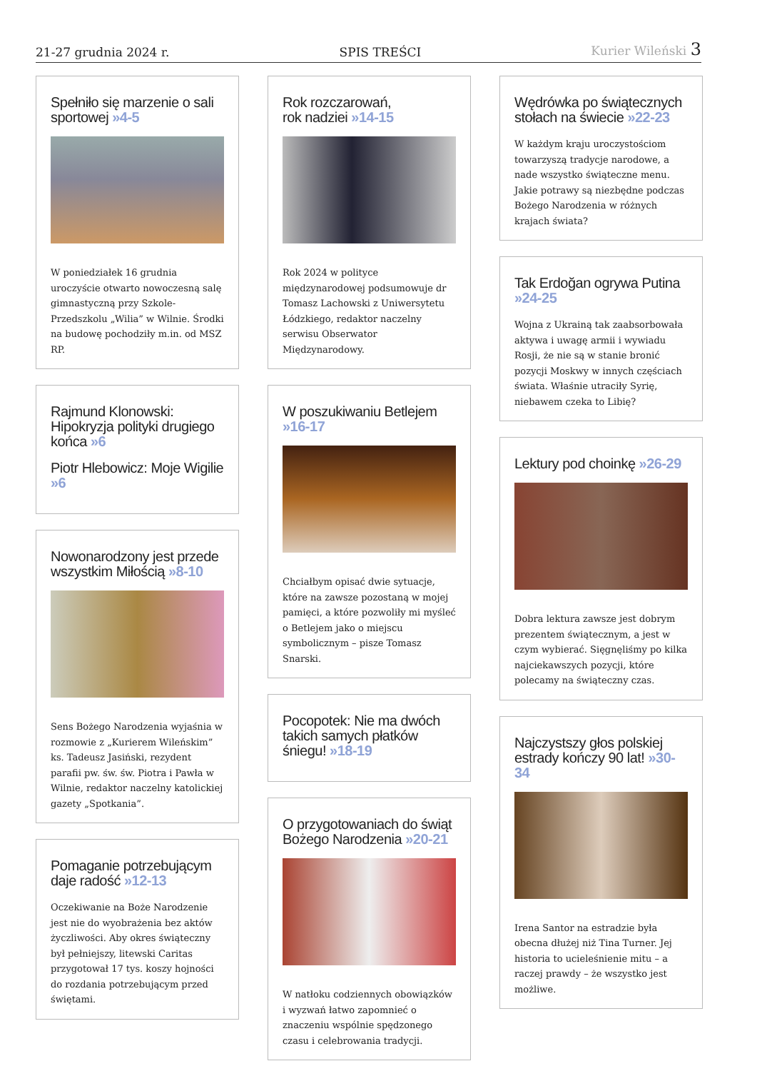21-27 grudnia 2024 r.
SPIS TREŚCI
Kurier Wileński 3
Spełniło się marzenie o sali sportowej »4-5
W poniedziałek 16 grudnia uroczyście otwarto nowoczesną salę gimnastyczną przy Szkole-Przedszkolu „Wilia” w Wilnie. Środki na budowę pochodziły m.in. od MSZ RP.
Rajmund Klonowski: Hipokryzja polityki drugiego końca »6
Piotr Hlebowicz: Moje Wigilie »6
Nowonarodzony jest przede wszystkim Miłością »8-10
Sens Bożego Narodzenia wyjaśnia w rozmowie z „Kurierem Wileńskim” ks. Tadeusz Jasiński, rezydent parafii pw. św. św. Piotra i Pawła w Wilnie, redaktor naczelny katolickiej gazety „Spotkania”.
Pomaganie potrzebującym daje radość »12-13
Oczekiwanie na Boże Narodzenie jest nie do wyobrażenia bez aktów życzliwości. Aby okres świąteczny był pełniejszy, litewski Caritas przygotował 17 tys. koszy hojności do rozdania potrzebującym przed świętami.
Rok rozczarowań,
rok nadziei »14-15
Rok 2024 w polityce międzynarodowej podsumowuje dr Tomasz Lachowski z Uniwersytetu Łódzkiego, redaktor naczelny serwisu Obserwator Międzynarodowy.
W poszukiwaniu Betlejem »16-17
Chciałbym opisać dwie sytuacje, które na zawsze pozostaną w mojej pamięci, a które pozwoliły mi myśleć o Betlejem jako o miejscu symbolicznym – pisze Tomasz Snarski.
Pocopotek: Nie ma dwóch takich samych płatków śniegu! »18-19
O przygotowaniach do świąt Bożego Narodzenia »20-21
W natłoku codziennych obowiązków i wyzwań łatwo zapomnieć o znaczeniu wspólnie spędzonego czasu i celebrowania tradycji.
Wędrówka po świątecznych stołach na świecie »22-23
W każdym kraju uroczystościom towarzyszą tradycje narodowe, a nade wszystko świąteczne menu. Jakie potrawy są niezbędne podczas Bożego Narodzenia w różnych krajach świata?
Tak Erdoğan ogrywa Putina »24-25
Wojna z Ukrainą tak zaabsorbowała aktywa i uwagę armii i wywiadu Rosji, że nie są w stanie bronić pozycji Moskwy w innych częściach świata. Właśnie utraciły Syrię, niebawem czeka to Libię?
Lektury pod choinkę »26-29
Dobra lektura zawsze jest dobrym prezentem świątecznym, a jest w czym wybierać. Sięgnęliśmy po kilka najciekawszych pozycji, które polecamy na świąteczny czas.
Najczystszy głos polskiej estrady kończy 90 lat! »30-34
Irena Santor na estradzie była obecna dłużej niż Tina Turner. Jej historia to ucieleśnienie mitu – a raczej prawdy – że wszystko jest możliwe.